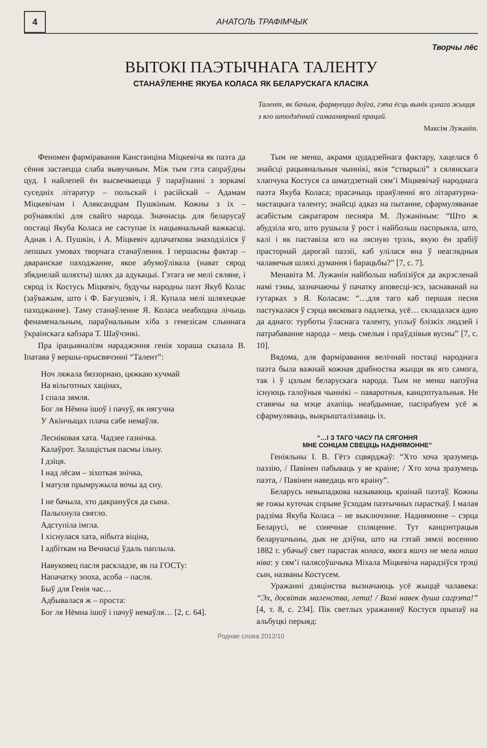4
АНАТОЛЬ ТРАФІМЧЫК
Творчы лёс
ВЫТОКІ ПАЭТЫЧНАГА ТАЛЕНТУ
СТАНАЎЛЕННЕ ЯКУБА КОЛАСА ЯК БЕЛАРУСКАГА КЛАСІКА
Талент, як бачым, фармуецца доўга, гэта ёсць вынік цэлага жыцця з яго штодзённай самаахвярнай працай.
Максім Лужанін.
Феномен фарміравання Канстанціна Міцкевіча як паэта да сёння застаецца слаба вывучаным. Між тым гэта сапраўдны цуд. І найлепей ён высвечваецца ў параўнанні з зоркамі суседніх літаратур – польскай і расійскай – Адамам Міцкевічам і Аляксандрам Пушкіным. Кожны з іх – роўнавялікі для свайго народа. Значнасць для беларусаў постаці Якуба Коласа не саступае іх нацыянальнай важкасці. Аднак і А. Пушкін, і А. Міцкевіч адпачаткова знаходзіліся ў лепшых умовах творчага станаўлення. І першасны фактар – дваранскае паходжанне, якое абумоўлівала (нават сярод збяднелай шляхты) шлях да адукацыі. Гэтага не мелі сяляне, і сярод іх Костусь Міцкевіч, будучы народны паэт Якуб Колас (заўважым, што і Ф. Багушэвіч, і Я. Купала мелі шляхецкае паходжанне). Таму станаўленне Я. Коласа неабходна лічыць фенаменальным, параўнальным хіба з генезісам слыннага ўкраінскага кабзара Т. Шаўчэнкі.
Пра ірацыяналізм нараджэння генія хораша сказала В. Іпатава ў вершы-прысвячэнні “Талент”:
Ноч ляжала бяззорнаю, цяжкаю кучмай
На вільготных хацінах,
І спала зямля.
Бог ля Нёмна ішоў і пачуў, як нягучна
У Акінчыцах плача сабе немаўля.
Лесніковая хата. Чадзее газнічка.
Калаўрот. Залацістыя пасмы ільну.
І дзіця.
І над лёсам – зіхоткая знічка,
І матуля прымружыла вочы ад сну.
І не бачыла, хто дакрануўся да сына.
Палыхнула святло.
Адступіла імгла.
І хіснулася хата, нібыта віціна,
І адбіткам на Вечнасці ўдаль паплыла.
Навуковец пасля раскладзе, як па ГОСТу:
Напачатку эпоха, асоба – пасля.
Быў для Генія час…
Адбывалася ж – проста:
Бог ля Нёмна ішоў і пачуў немаўля… [2, с. 64].
Тым не менш, акрамя цудадзейнага фактару, хацелася б знайсці рацыянальныя чыннікі, якія “стварылі” з сялянскага хлапчука Костуся са шматдзетнай сям’і Міцкевічаў народнага паэта Якуба Коласа; прасачыць праяўленні яго літаратурна-мастацкага таленту; знайсці адказ на пытанне, сфармуляванае асабістым сакратаром песняра М. Лужаніным: “Што ж абудзіла яго, што рушыла ў рост і найбольш паспрыяла, што, калі і як паставіла яго на лясную трэль, якую ён зрабіў прасторнай дарогай паэзіі, каб улілася яна ў неаглядныя чалавечыя шляхі думання і барацьбы?” [7, с. 7].
Менавіта М. Лужанін найбольш наблізіўся да акрэсленай намі тэмы, зазначаючы ў пачатку аповесці-эсэ, заснаванай на гутарках з Я. Коласам: “…для таго каб першая песня пастукалася ў сэрца вясковага падлетка, усё… складалася адно да аднаго: турботы ўласнага таленту, уплыў блізкіх людзей і патрабаванне народа – мець смелыя і праўдзівыя вусны” [7, с. 10].
Вядома, для фарміравання велічнай постаці народнага паэта была важнай кожная драбностка жыцця як яго самога, так і ў цэлым беларускага народа. Тым не менш напэўна існуюць галоўныя чыннікі – паваротныя, канцэптуальныя. Не ставячы на мэце ахапіць неабдымнае, паспрабуем усё ж сфармуляваць, выкрышталізаваць іх.
“…І З ТАГО ЧАСУ ПА СЯГОННЯ
МНЕ СОНЦАМ СВЕЦІЦЬ НАДНЯМОННЕ”
Геніяльны І. В. Гётэ сцвярджаў: “Хто хоча зразумець паэзію, / Павінен пабываць у яе краіне; / Хто хоча зразумець паэта, / Павінен наведаць яго краіну”.
Беларусь невыпадкова называюць краінай паэтаў. Кожны яе гожы куточак спрыяе ўсходам паэтычных парасткаў. І малая радзіма Якуба Коласа – не выключэнне. Наднямонне – сэрца Беларусі, яе сонечнае спляценне. Тут канцэнтрацыя беларушчыны, дык не дзіўна, што на гэтай зямлі восенню 1882 г. убачыў свет парастак коласа, якога яшчэ не мела наша ніва: у сям’і палясоўшчыка Міхала Міцкевіча нарадзіўся трэці сын, названы Костусем.
Уражанні дзяцінства вызначаюць усё жыццё чалавека: “Эх, досвітак маленства, лета! / Вамі навек душа сагрэта!” [4, т. 8, с. 234]. Пік светлых уражанняў Костуся прыпаў на альбуцкі перыяд:
Роднае слова 2012/10